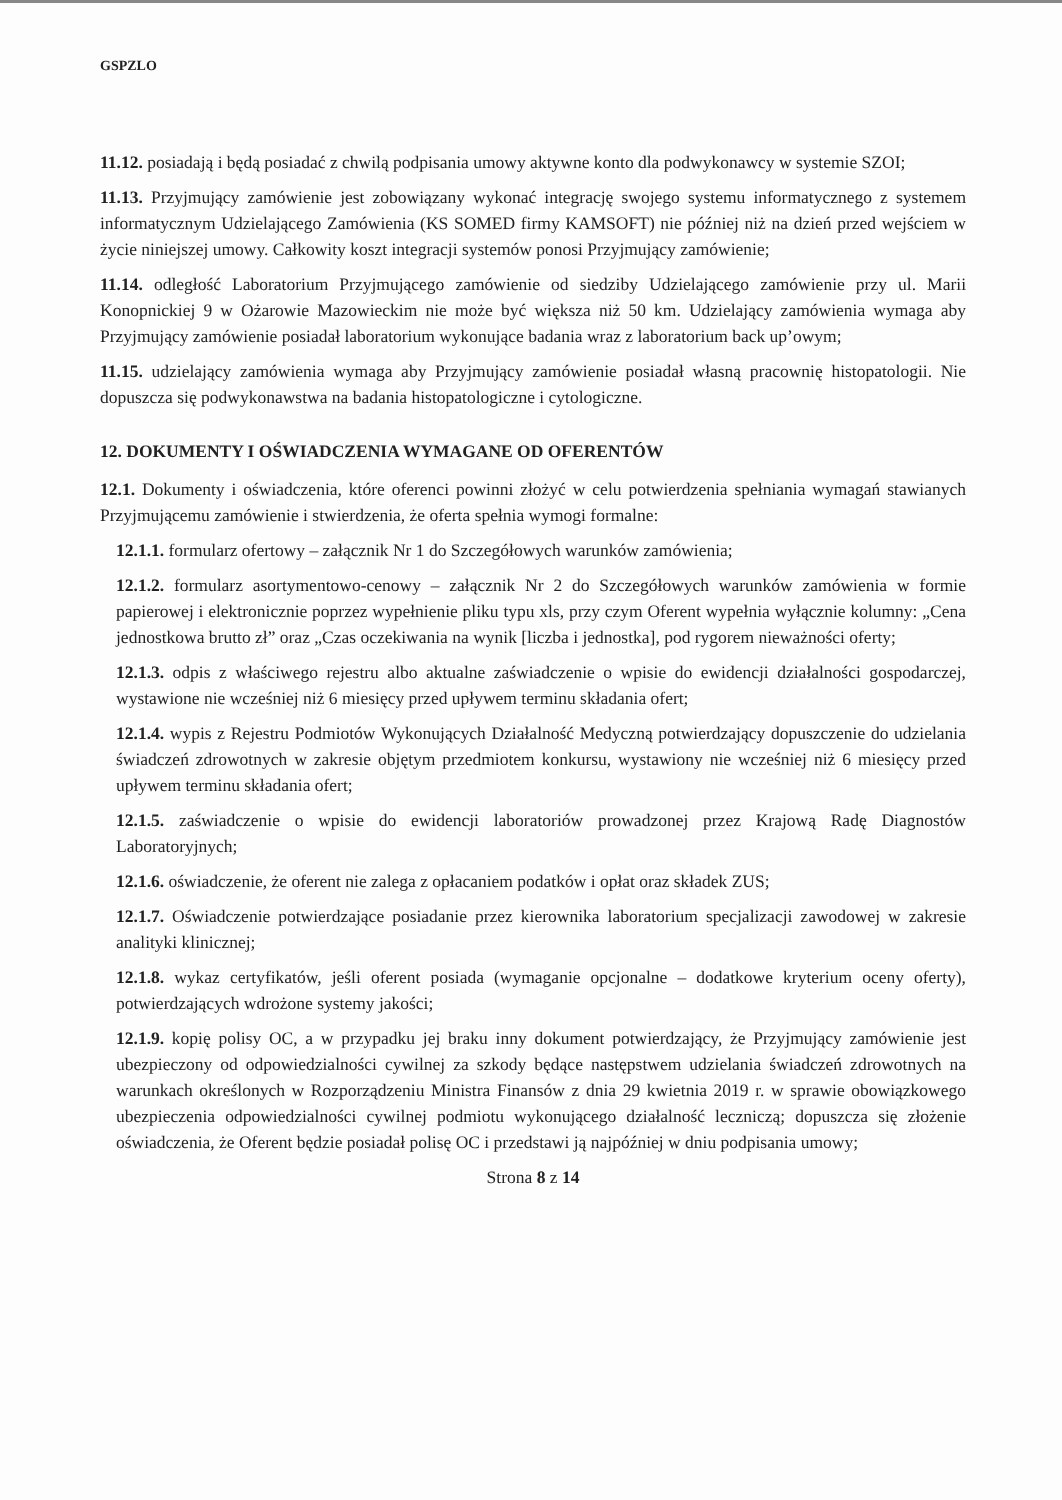GSPZLO
11.12. posiadają i będą posiadać z chwilą podpisania umowy aktywne konto dla podwykonawcy w systemie SZOI;
11.13. Przyjmujący zamówienie jest zobowiązany wykonać integrację swojego systemu informatycznego z systemem informatycznym Udzielającego Zamówienia (KS SOMED firmy KAMSOFT) nie później niż na dzień przed wejściem w życie niniejszej umowy. Całkowity koszt integracji systemów ponosi Przyjmujący zamówienie;
11.14. odległość Laboratorium Przyjmującego zamówienie od siedziby Udzielającego zamówienie przy ul. Marii Konopnickiej 9 w Ożarowie Mazowieckim nie może być większa niż 50 km. Udzielający zamówienia wymaga aby Przyjmujący zamówienie posiadał laboratorium wykonujące badania wraz z laboratorium back up’owym;
11.15. udzielający zamówienia wymaga aby Przyjmujący zamówienie posiadał własną pracownię histopatologii. Nie dopuszcza się podwykonawstwa na badania histopatologiczne i cytologiczne.
12. DOKUMENTY I OŚWIADCZENIA WYMAGANE OD OFERENTÓW
12.1. Dokumenty i oświadczenia, które oferenci powinni złożyć w celu potwierdzenia spełniania wymagań stawianych Przyjmującemu zamówienie i stwierdzenia, że oferta spełnia wymogi formalne:
12.1.1. formularz ofertowy – załącznik Nr 1 do Szczegółowych warunków zamówienia;
12.1.2. formularz asortymentowo-cenowy – załącznik Nr 2 do Szczegółowych warunków zamówienia w formie papierowej i elektronicznie poprzez wypełnienie pliku typu xls, przy czym Oferent wypełnia wyłącznie kolumny: „Cena jednostkowa brutto zł” oraz „Czas oczekiwania na wynik [liczba i jednostka], pod rygorem nieważności oferty;
12.1.3. odpis z właściwego rejestru albo aktualne zaświadczenie o wpisie do ewidencji działalności gospodarczej, wystawione nie wcześniej niż 6 miesięcy przed upływem terminu składania ofert;
12.1.4. wypis z Rejestru Podmiotów Wykonujących Działalność Medyczną potwierdzający dopuszczenie do udzielania świadczeń zdrowotnych w zakresie objętym przedmiotem konkursu, wystawiony nie wcześniej niż 6 miesięcy przed upływem terminu składania ofert;
12.1.5. zaświadczenie o wpisie do ewidencji laboratoriów prowadzonej przez Krajową Radę Diagnostów Laboratoryjnych;
12.1.6. oświadczenie, że oferent nie zalega z opłacaniem podatków i opłat oraz składek ZUS;
12.1.7. Oświadczenie potwierdzające posiadanie przez kierownika laboratorium specjalizacji zawodowej w zakresie analityki klinicznej;
12.1.8. wykaz certyfikatów, jeśli oferent posiada (wymaganie opcjonalne – dodatkowe kryterium oceny oferty), potwierdzających wdrożone systemy jakości;
12.1.9. kopię polisy OC, a w przypadku jej braku inny dokument potwierdzający, że Przyjmujący zamówienie jest ubezpieczony od odpowiedzialności cywilnej za szkody będące następstwem udzielania świadczeń zdrowotnych na warunkach określonych w Rozporządzeniu Ministra Finansów z dnia 29 kwietnia 2019 r. w sprawie obowiązkowego ubezpieczenia odpowiedzialności cywilnej podmiotu wykonującego działalność leczniczą; dopuszcza się złożenie oświadczenia, że Oferent będzie posiadał polisę OC i przedstawi ją najpóźniej w dniu podpisania umowy;
Strona 8 z 14